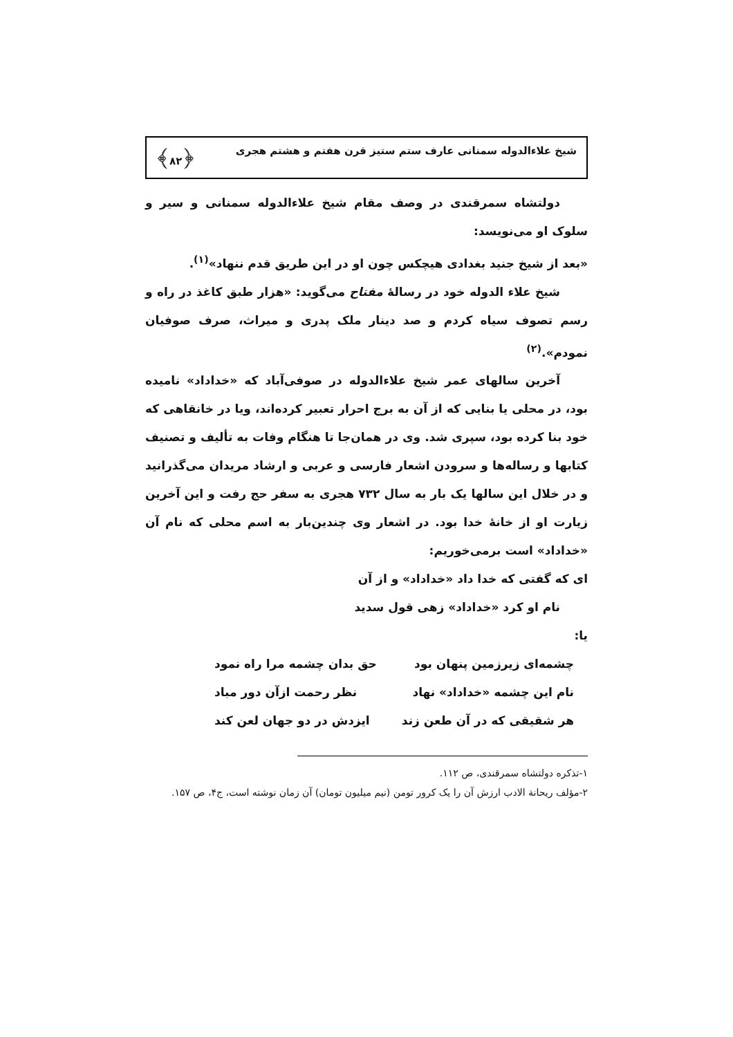شیخ علاءالدوله سمنانی عارف ستم ستیز قرن هفتم و هشتم هجری ﴿۸۲﴾
دولتشاه سمرقندی در وصف مقام شیخ علاءالدوله سمنانی و سیر و سلوک او می‌نویسد:
«بعد از شیخ جنید بغدادی هیچکس چون او در این طریق قدم ننهاد»<sup>(۱)</sup>.
شیخ علاء الدوله خود در رسالهٔ مفتاح می‌گوید: «هزار طبق کاغذ در راه و رسم تصوف سیاه کردم و صد دینار ملک پدری و میراث، صرف صوفیان نمودم».<sup>(۲)</sup>
آخرین سالهای عمر شیخ علاءالدوله در صوفی‌آباد که «خداداد» نامیده بود، در محلی یا بنایی که از آن به برج احرار تعبیر کرده‌اند، ویا در خانقاهی که خود بنا کرده بود، سپری شد. وی در همان‌جا تا هنگام وفات به تألیف و تصنیف کتابها و رساله‌ها و سرودن اشعار فارسی و عربی و ارشاد مریدان می‌گذرانید و در خلال این سالها یک بار به سال ۷۳۲ هجری به سفر حج رفت و این آخرین زیارت او از خانهٔ خدا بود. در اشعار وی چندین‌بار به اسم محلی که نام آن «خداداد» است برمی‌خوریم:
ای که گفتی که خدا داد «خداداد» و از آن
نام او کرد «خداداد» زهی قول سدید
یا:
چشمه‌ای زیرزمین پنهان بود حق بدان چشمه مرا راه نمود
نام این چشمه «خداداد» نهاد نظر رحمت ازآن دور مباد
هر شقیقی که در آن طعن زند ایزدش در دو جهان لعن کند
۱-تذکره دولتشاه سمرقندی، ص ۱۱۲.
۲-مؤلف ریحانة الادب ارزش آن را یک کرور تومن (نیم میلیون تومان) آن زمان نوشته است، ج۴، ص ۱۵۷.